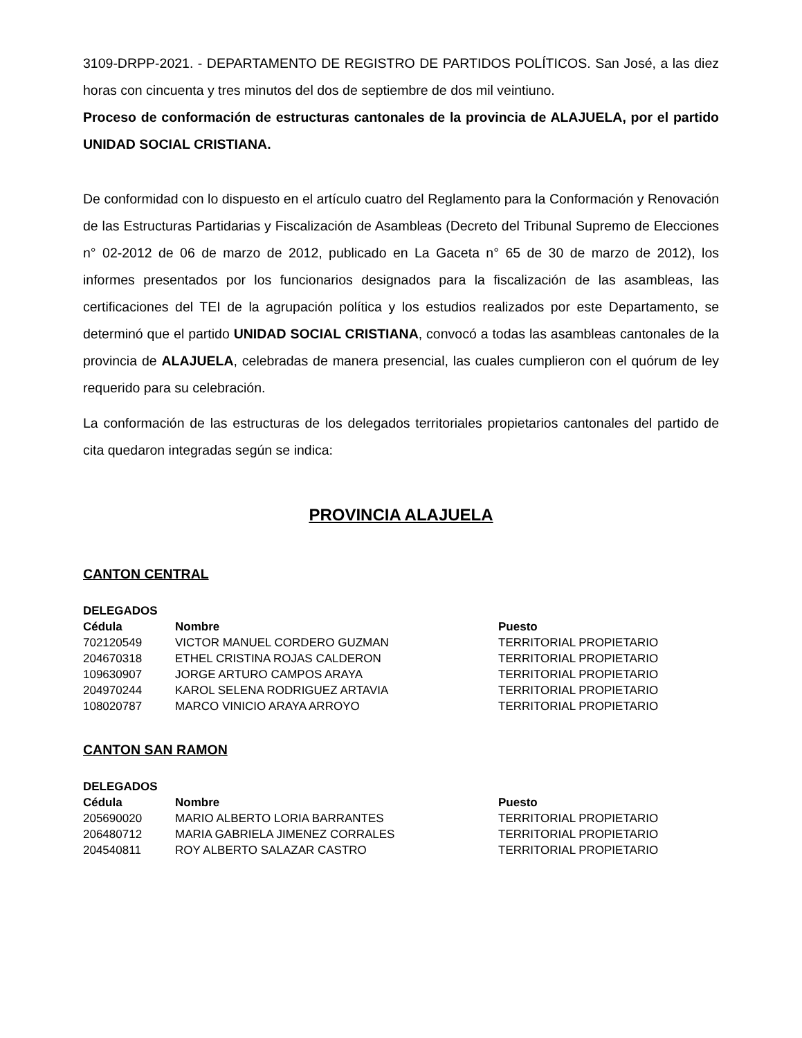3109-DRPP-2021. - DEPARTAMENTO DE REGISTRO DE PARTIDOS POLÍTICOS. San José, a las diez horas con cincuenta y tres minutos del dos de septiembre de dos mil veintiuno.
Proceso de conformación de estructuras cantonales de la provincia de ALAJUELA, por el partido UNIDAD SOCIAL CRISTIANA.
De conformidad con lo dispuesto en el artículo cuatro del Reglamento para la Conformación y Renovación de las Estructuras Partidarias y Fiscalización de Asambleas (Decreto del Tribunal Supremo de Elecciones n° 02-2012 de 06 de marzo de 2012, publicado en La Gaceta n° 65 de 30 de marzo de 2012), los informes presentados por los funcionarios designados para la fiscalización de las asambleas, las certificaciones del TEI de la agrupación política y los estudios realizados por este Departamento, se determinó que el partido UNIDAD SOCIAL CRISTIANA, convocó a todas las asambleas cantonales de la provincia de ALAJUELA, celebradas de manera presencial, las cuales cumplieron con el quórum de ley requerido para su celebración.
La conformación de las estructuras de los delegados territoriales propietarios cantonales del partido de cita quedaron integradas según se indica:
PROVINCIA ALAJUELA
CANTON CENTRAL
| DELEGADOS | | |
| --- | --- | --- |
| Cédula | Nombre | Puesto |
| 702120549 | VICTOR MANUEL CORDERO GUZMAN | TERRITORIAL PROPIETARIO |
| 204670318 | ETHEL CRISTINA ROJAS CALDERON | TERRITORIAL PROPIETARIO |
| 109630907 | JORGE ARTURO CAMPOS ARAYA | TERRITORIAL PROPIETARIO |
| 204970244 | KAROL SELENA RODRIGUEZ ARTAVIA | TERRITORIAL PROPIETARIO |
| 108020787 | MARCO VINICIO ARAYA ARROYO | TERRITORIAL PROPIETARIO |
CANTON SAN RAMON
| DELEGADOS | | |
| --- | --- | --- |
| Cédula | Nombre | Puesto |
| 205690020 | MARIO ALBERTO LORIA BARRANTES | TERRITORIAL PROPIETARIO |
| 206480712 | MARIA GABRIELA JIMENEZ CORRALES | TERRITORIAL PROPIETARIO |
| 204540811 | ROY ALBERTO SALAZAR CASTRO | TERRITORIAL PROPIETARIO |